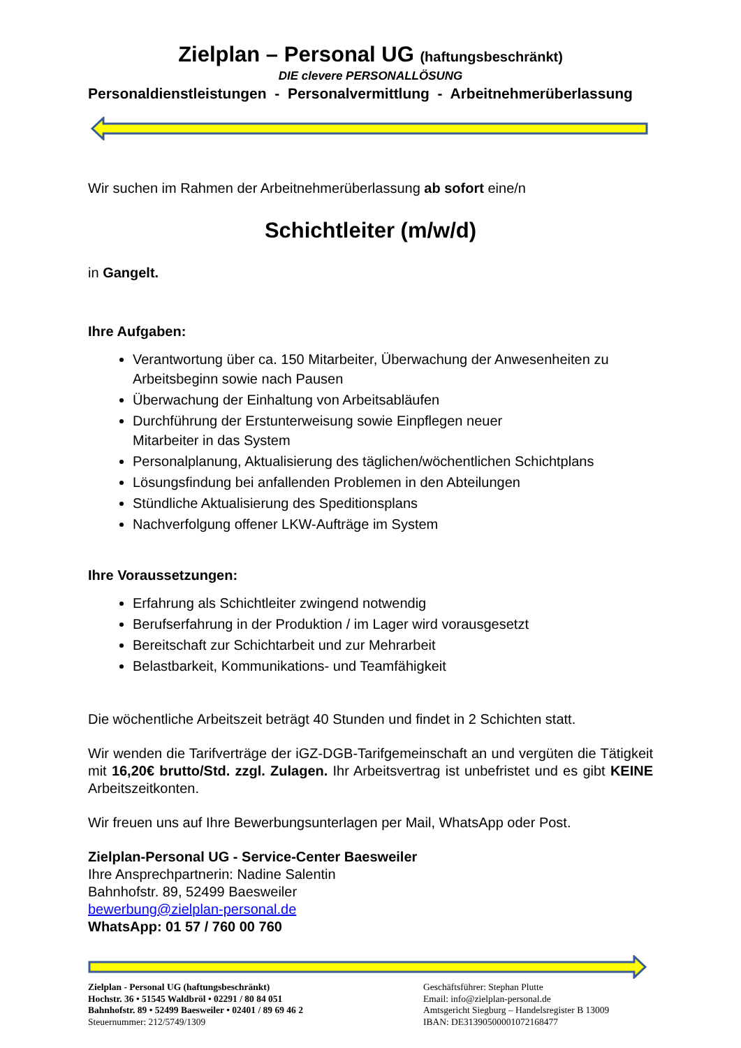Zielplan – Personal UG (haftungsbeschränkt)
DIE clevere PERSONALLÖSUNG
Personaldienstleistungen - Personalvermittlung - Arbeitnehmerüberlassung
Wir suchen im Rahmen der Arbeitnehmerüberlassung ab sofort eine/n
Schichtleiter (m/w/d)
in Gangelt.
Ihre Aufgaben:
Verantwortung über ca. 150 Mitarbeiter, Überwachung der Anwesenheiten zu Arbeitsbeginn sowie nach Pausen
Überwachung der Einhaltung von Arbeitsabläufen
Durchführung der Erstunterweisung sowie Einpflegen neuer
Mitarbeiter in das System
Personalplanung, Aktualisierung des täglichen/wöchentlichen Schichtplans
Lösungsfindung bei anfallenden Problemen in den Abteilungen
Stündliche Aktualisierung des Speditionsplans
Nachverfolgung offener LKW-Aufträge im System
Ihre Voraussetzungen:
Erfahrung als Schichtleiter zwingend notwendig
Berufserfahrung in der Produktion / im Lager wird vorausgesetzt
Bereitschaft zur Schichtarbeit und zur Mehrarbeit
Belastbarkeit, Kommunikations- und Teamfähigkeit
Die wöchentliche Arbeitszeit beträgt 40 Stunden und findet in 2 Schichten statt.
Wir wenden die Tarifverträge der iGZ-DGB-Tarifgemeinschaft an und vergüten die Tätigkeit mit 16,20€ brutto/Std. zzgl. Zulagen. Ihr Arbeitsvertrag ist unbefristet und es gibt KEINE Arbeitszeitkonten.
Wir freuen uns auf Ihre Bewerbungsunterlagen per Mail, WhatsApp oder Post.
Zielplan-Personal UG - Service-Center Baesweiler
Ihre Ansprechpartnerin: Nadine Salentin
Bahnhofstr. 89, 52499 Baesweiler
bewerbung@zielplan-personal.de
WhatsApp: 01 57 / 760 00 760
Zielplan - Personal UG (haftungsbeschränkt)
Hochstr. 36 • 51545 Waldbröl • 02291 / 80 84 051
Bahnhofstr. 89 • 52499 Baesweiler • 02401 / 89 69 46 2
Steuernummer: 212/5749/1309
Geschäftsführer: Stephan Plutte
Email: info@zielplan-personal.de
Amtsgericht Siegburg – Handelsregister B 13009
IBAN: DE31390500001072168477